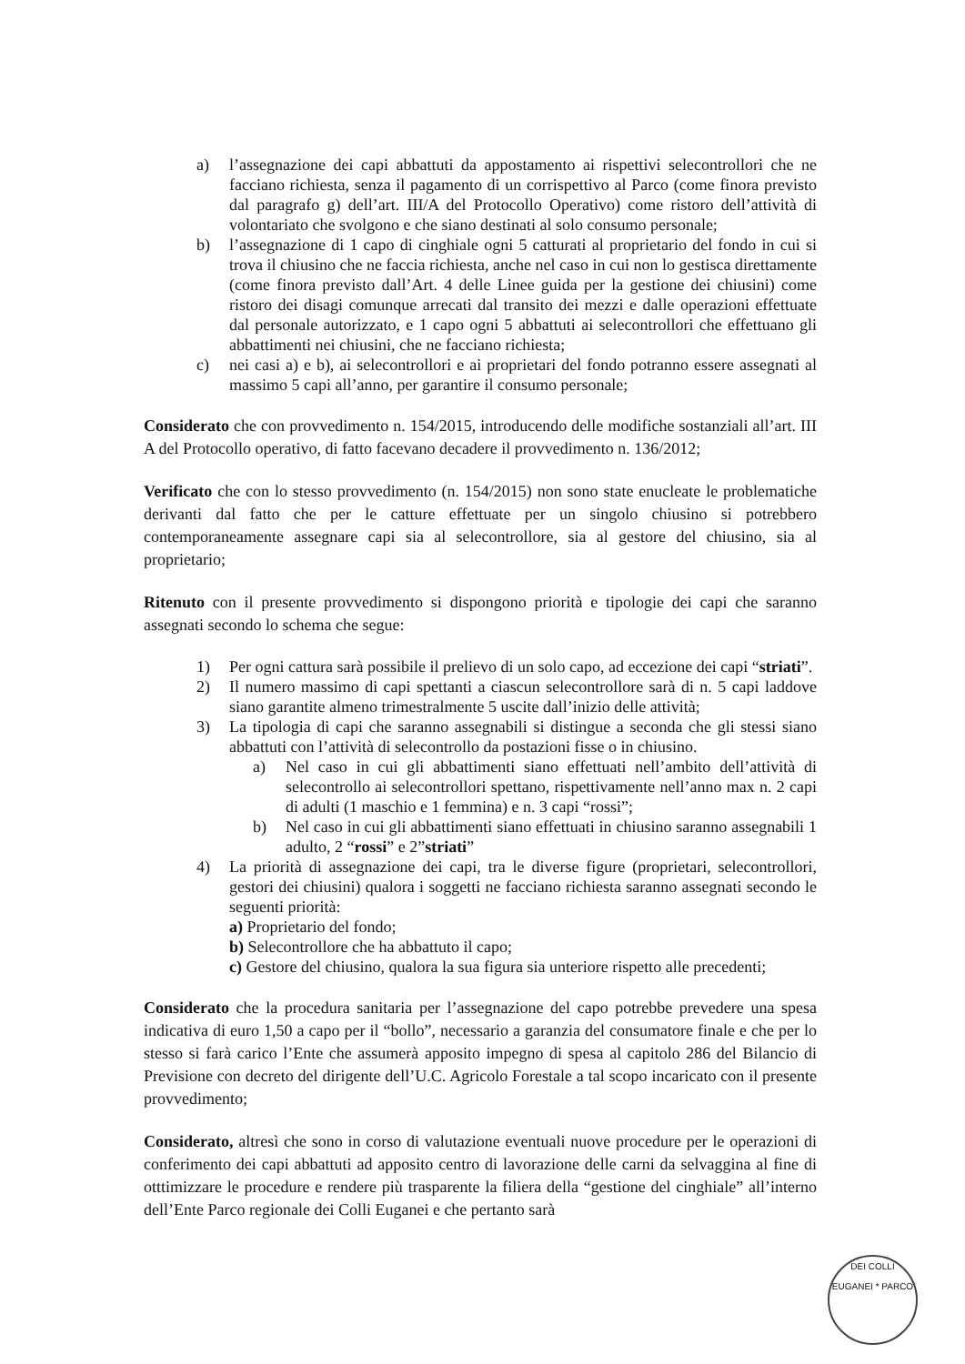a) l’assegnazione dei capi abbattuti da appostamento ai rispettivi selecontrollori che ne facciano richiesta, senza il pagamento di un corrispettivo al Parco (come finora previsto dal paragrafo g) dell’art. III/A del Protocollo Operativo) come ristoro dell’attività di volontariato che svolgono e che siano destinati al solo consumo personale;
b) l’assegnazione di 1 capo di cinghiale ogni 5 catturati al proprietario del fondo in cui si trova il chiusino che ne faccia richiesta, anche nel caso in cui non lo gestisca direttamente (come finora previsto dall’Art. 4 delle Linee guida per la gestione dei chiusini) come ristoro dei disagi comunque arrecati dal transito dei mezzi e dalle operazioni effettuate dal personale autorizzato, e 1 capo ogni 5 abbattuti ai selecontrollori che effettuano gli abbattimenti nei chiusini, che ne facciano richiesta;
c) nei casi a) e b), ai selecontrollori e ai proprietari del fondo potranno essere assegnati al massimo 5 capi all’anno, per garantire il consumo personale;
Considerato che con provvedimento n. 154/2015, introducendo delle modifiche sostanziali all’art. III A del Protocollo operativo, di fatto facevano decadere il provvedimento n. 136/2012;
Verificato che con lo stesso provvedimento (n. 154/2015) non sono state enucleate le problematiche derivanti dal fatto che per le catture effettuate per un singolo chiusino si potrebbero contemporaneamente assegnare capi sia al selecontrollore, sia al gestore del chiusino, sia al proprietario;
Ritenuto con il presente provvedimento si dispongono priorità e tipologie dei capi che saranno assegnati secondo lo schema che segue:
1) Per ogni cattura sarà possibile il prelievo di un solo capo, ad eccezione dei capi “striati”.
2) Il numero massimo di capi spettanti a ciascun selecontrollore sarà di n. 5 capi laddove siano garantite almeno trimestralmente 5 uscite dall’inizio delle attività;
3) La tipologia di capi che saranno assegnabili si distingue a seconda che gli stessi siano abbattuti con l’attività di selecontrollo da postazioni fisse o in chiusino.
a) Nel caso in cui gli abbattimenti siano effettuati nell’ambito dell’attività di selecontrollo ai selecontrollori spettano, rispettivamente nell’anno max n. 2 capi di adulti (1 maschio e 1 femmina) e n. 3 capi “rossi”;
b) Nel caso in cui gli abbattimenti siano effettuati in chiusino saranno assegnabili 1 adulto, 2 “rossi” e 2”striati”
4) La priorità di assegnazione dei capi, tra le diverse figure (proprietari, selecontrollori, gestori dei chiusini) qualora i soggetti ne facciano richiesta saranno assegnati secondo le seguenti priorità:
a) Proprietario del fondo;
b) Selecontrollore che ha abbattuto il capo;
c) Gestore del chiusino, qualora la sua figura sia unteriore rispetto alle precedenti;
Considerato che la procedura sanitaria per l’assegnazione del capo potrebbe prevedere una spesa indicativa di euro 1,50 a capo per il “bollo”, necessario a garanzia del consumatore finale e che per lo stesso si farà carico l’Ente che assumerà apposito impegno di spesa al capitolo 286 del Bilancio di Previsione con decreto del dirigente dell’U.C. Agricolo Forestale a tal scopo incaricato con il presente provvedimento;
Considerato, altresì che sono in corso di valutazione eventuali nuove procedure per le operazioni di conferimento dei capi abbattuti ad apposito centro di lavorazione delle carni da selvaggina al fine di otttimizzare le procedure e rendere più trasparente la filiera della “gestione del cinghiale” all’interno dell’Ente Parco regionale dei Colli Euganei e che pertanto sarà
DEI COLLI EUGANEI * PARCO